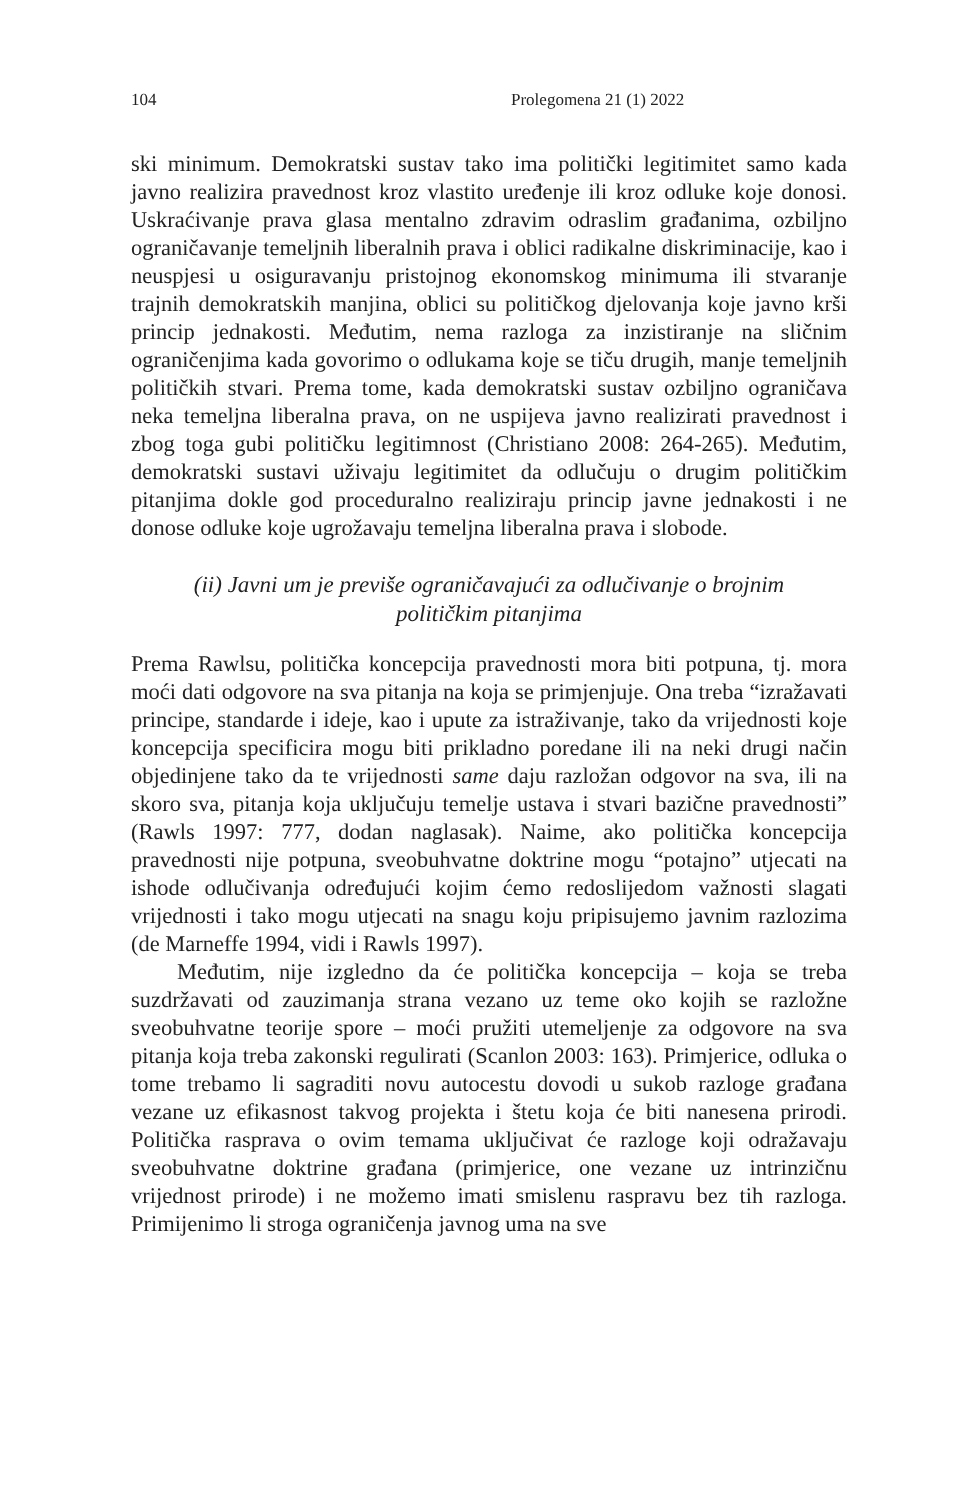104 Prolegomena 21 (1) 2022
ski minimum. Demokratski sustav tako ima politički legitimitet samo kada javno realizira pravednost kroz vlastito uređenje ili kroz odluke koje donosi. Uskraćivanje prava glasa mentalno zdravim odraslim građanima, ozbiljno ograničavanje temeljnih liberalnih prava i oblici radikalne diskriminacije, kao i neuspjesi u osiguravanju pristojnog ekonomskog minimuma ili stvaranje trajnih demokratskih manjina, oblici su političkog djelovanja koje javno krši princip jednakosti. Međutim, nema razloga za inzistiranje na sličnim ograničenjima kada govorimo o odlukama koje se tiču drugih, manje temeljnih političkih stvari. Prema tome, kada demokratski sustav ozbiljno ograničava neka temeljna liberalna prava, on ne uspijeva javno realizirati pravednost i zbog toga gubi političku legitimnost (Christiano 2008: 264-265). Međutim, demokratski sustavi uživaju legitimitet da odlučuju o drugim političkim pitanjima dokle god proceduralno realiziraju princip javne jednakosti i ne donose odluke koje ugrožavaju temeljna liberalna prava i slobode.
(ii) Javni um je previše ograničavajući za odlučivanje o brojnim političkim pitanjima
Prema Rawlsu, politička koncepcija pravednosti mora biti potpuna, tj. mora moći dati odgovore na sva pitanja na koja se primjenjuje. Ona treba “izražavati principe, standarde i ideje, kao i upute za istraživanje, tako da vrijednosti koje koncepcija specificira mogu biti prikladno poredane ili na neki drugi način objedinjene tako da te vrijednosti same daju razložan odgovor na sva, ili na skoro sva, pitanja koja uključuju temelje ustava i stvari bazične pravednosti” (Rawls 1997: 777, dodan naglasak). Naime, ako politička koncepcija pravednosti nije potpuna, sveobuhvatne doktrine mogu “potajno” utjecati na ishode odlučivanja određujući kojim ćemo redoslijedom važnosti slagati vrijednosti i tako mogu utjecati na snagu koju pripisujemo javnim razlozima (de Marneffe 1994, vidi i Rawls 1997).
Međutim, nije izgledno da će politička koncepcija – koja se treba suzdržavati od zauzimanja strana vezano uz teme oko kojih se razložne sveobuhvatne teorije spore – moći pružiti utemeljenje za odgovore na sva pitanja koja treba zakonski regulirati (Scanlon 2003: 163). Primjerice, odluka o tome trebamo li sagraditi novu autocestu dovodi u sukob razloge građana vezane uz efikasnost takvog projekta i štetu koja će biti nanesena prirodi. Politička rasprava o ovim temama uključivat će razloge koji odražavaju sveobuhvatne doktrine građana (primjerice, one vezane uz intrinzičnu vrijednost prirode) i ne možemo imati smislenu raspravu bez tih razloga. Primijenimo li stroga ograničenja javnog uma na sve